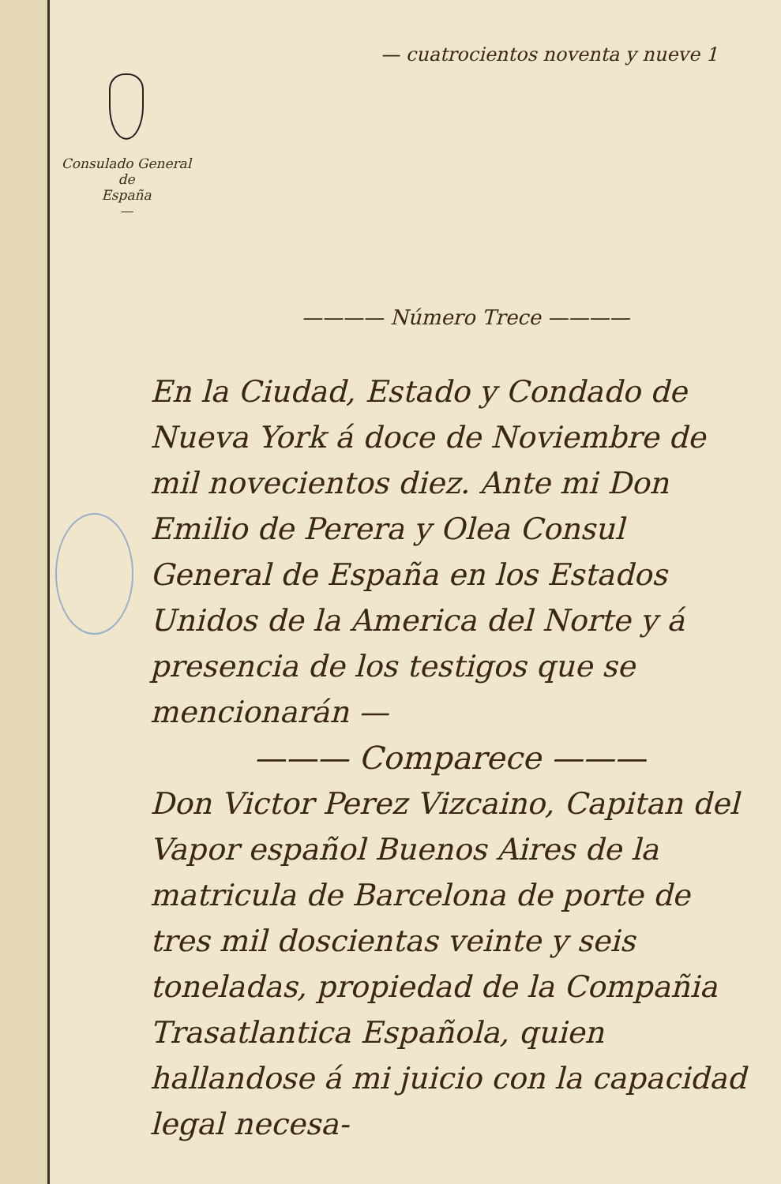— cuatrocientos noventa y nueve 1
Consulado General
de
España
—
———— Número Trece ————
En la Ciudad, Estado y Condado de Nueva York á doce de Noviembre de mil novecientos diez. Ante mi Don Emilio de Perera y Olea Consul General de España en los Estados Unidos de la America del Norte y á presencia de los testigos que se mencionarán —
——— Comparece ———
Don Victor Perez Vizcaino, Capitan del Vapor español Buenos Aires de la matricula de Barcelona de porte de tres mil doscientas veinte y seis toneladas, propiedad de la Compañia Trasatlantica Española, quien hallandose á mi juicio con la capacidad legal necesa-